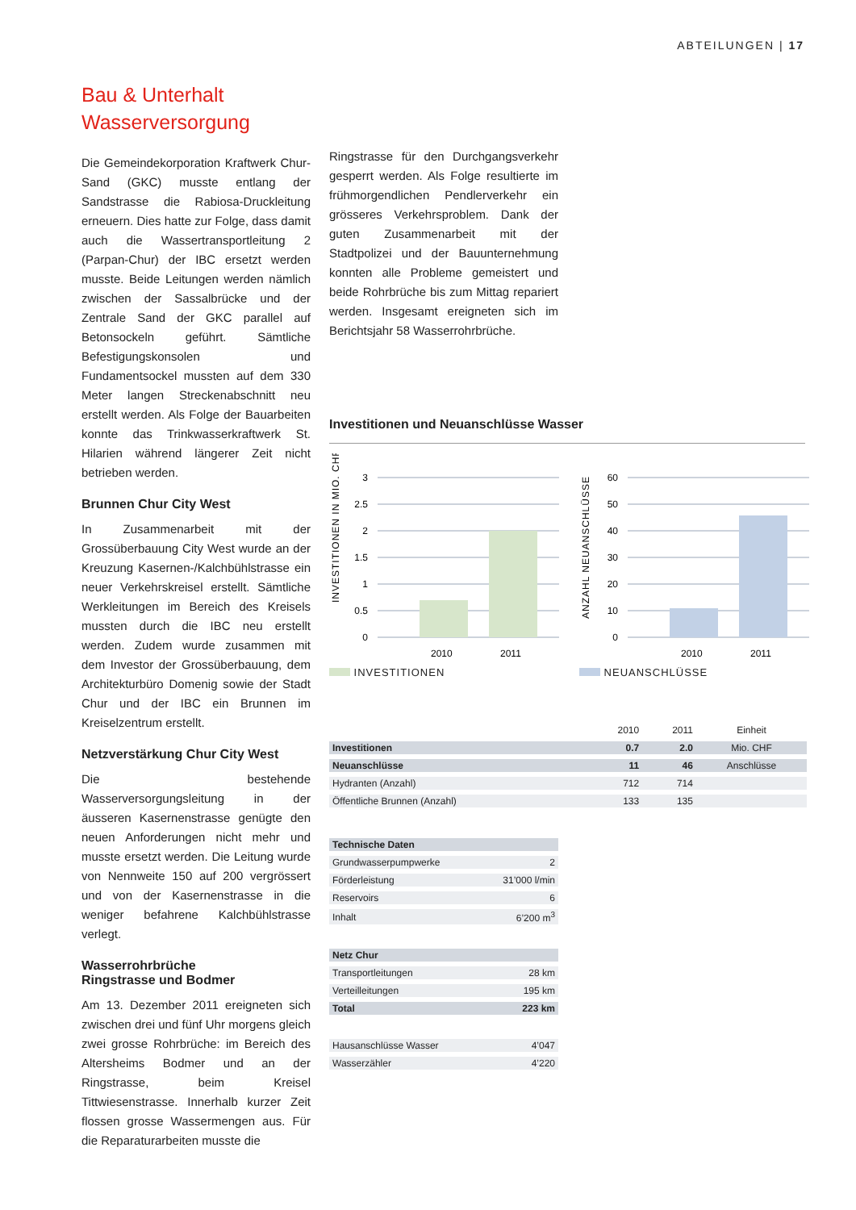ABTEILUNGEN | 17
Bau & Unterhalt
Wasserversorgung
Die Gemeindekorporation Kraftwerk Chur-Sand (GKC) musste entlang der Sandstrasse die Rabiosa-Druckleitung erneuern. Dies hatte zur Folge, dass damit auch die Wassertransportleitung 2 (Parpan-Chur) der IBC ersetzt werden musste. Beide Leitungen werden nämlich zwischen der Sassalbrücke und der Zentrale Sand der GKC parallel auf Betonsockeln geführt. Sämtliche Befestigungskonsolen und Fundamentsockel mussten auf dem 330 Meter langen Streckenabschnitt neu erstellt werden. Als Folge der Bauarbeiten konnte das Trinkwasserkraftwerk St. Hilarien während längerer Zeit nicht betrieben werden.
Brunnen Chur City West
In Zusammenarbeit mit der Grossüberbauung City West wurde an der Kreuzung Kasernen-/Kalchbühlstrasse ein neuer Verkehrskreisel erstellt. Sämtliche Werkleitungen im Bereich des Kreisels mussten durch die IBC neu erstellt werden. Zudem wurde zusammen mit dem Investor der Grossüberbauung, dem Architekturbüro Domenig sowie der Stadt Chur und der IBC ein Brunnen im Kreiselzentrum erstellt.
Netzverstärkung Chur City West
Die bestehende Wasserversorgungsleitung in der äusseren Kasernenstrasse genügte den neuen Anforderungen nicht mehr und musste ersetzt werden. Die Leitung wurde von Nennweite 150 auf 200 vergrössert und von der Kasernenstrasse in die weniger befahrene Kalchbühlstrasse verlegt.
Wasserrohrbrüche
Ringstrasse und Bodmer
Am 13. Dezember 2011 ereigneten sich zwischen drei und fünf Uhr morgens gleich zwei grosse Rohrbrüche: im Bereich des Altersheims Bodmer und an der Ringstrasse, beim Kreisel Tittwiesenstrasse. Innerhalb kurzer Zeit flossen grosse Wassermengen aus. Für die Reparaturarbeiten musste die
Ringstrasse für den Durchgangsverkehr gesperrt werden. Als Folge resultierte im frühmorgendlichen Pendlerverkehr ein grösseres Verkehrsproblem. Dank der guten Zusammenarbeit mit der Stadtpolizei und der Bauunternehmung konnten alle Probleme gemeistert und beide Rohrbrüche bis zum Mittag repariert werden. Insgesamt ereigneten sich im Berichtsjahr 58 Wasserrohrbrüche.
Investitionen und Neuanschlüsse Wasser
INVESTITIONEN IN MIO. CHF
3
2.5
2
1.5
1
0.5
0
2010
2011
INVESTITIONEN
ANZAHL NEUANSCHLÜSSE
60
50
40
30
20
10
0
2010
2011
NEUANSCHLÜSSE
| | 2010 | 2011 | Einheit |
| --- | --- | --- | --- |
| Investitionen | 0.7 | 2.0 | Mio. CHF |
| Neuanschlüsse | 11 | 46 | Anschlüsse |
| Hydranten (Anzahl) | 712 | 714 | |
| Öffentliche Brunnen (Anzahl) | 133 | 135 | |
| Technische Daten | |
| Grundwasserpumpwerke | 2 |
| Förderleistung | 31’000 l/min |
| Reservoirs | 6 |
| Inhalt | 6’200 m<sup>3</sup> |
| Netz Chur | |
| Transportleitungen | 28 km |
| Verteilleitungen | 195 km |
| Total | 223 km |
| Hausanschlüsse Wasser | 4’047 |
| Wasserzähler | 4’220 |